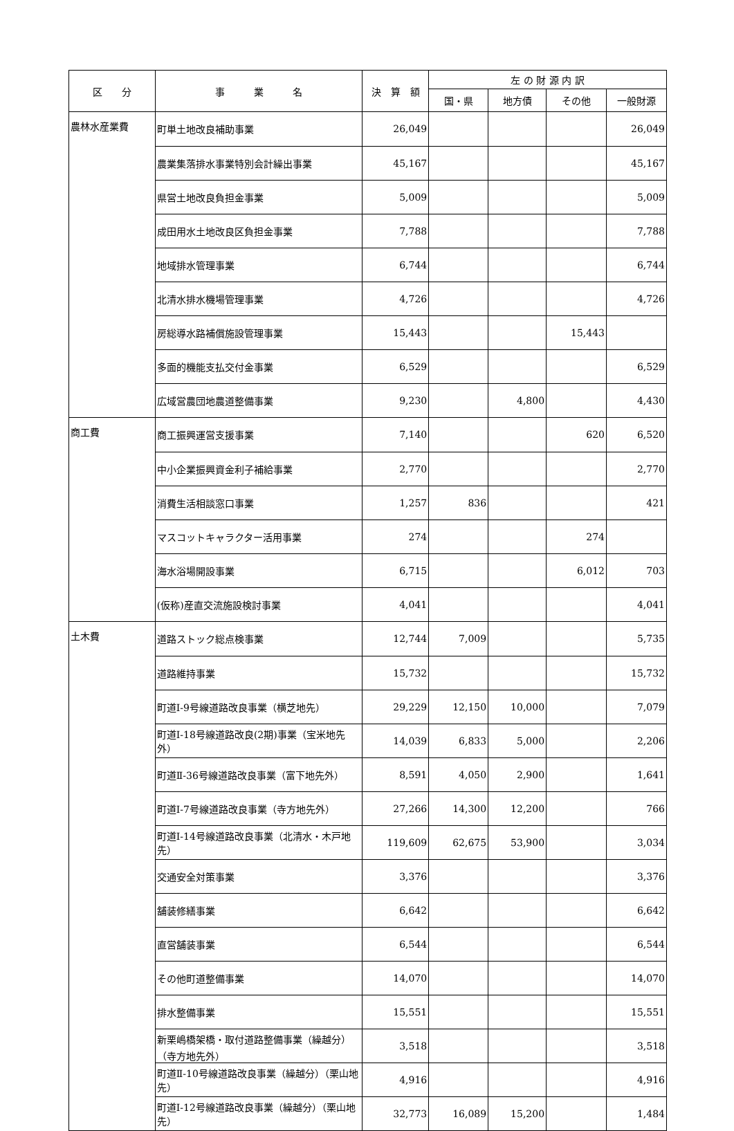| 区 分 | 事 業 名 | 決 算 額 | 左 の 財 源 内 訳 | | | |
| --- | --- | --- | --- | --- | --- | --- |
| | | | 国・県 | 地方債 | その他 | 一般財源 |
| 農林水産業費 | 町単土地改良補助事業 | 26,049 | | | | 26,049 |
| | 農業集落排水事業特別会計繰出事業 | 45,167 | | | | 45,167 |
| | 県営土地改良負担金事業 | 5,009 | | | | 5,009 |
| | 成田用水土地改良区負担金事業 | 7,788 | | | | 7,788 |
| | 地域排水管理事業 | 6,744 | | | | 6,744 |
| | 北清水排水機場管理事業 | 4,726 | | | | 4,726 |
| | 房総導水路補償施設管理事業 | 15,443 | | | 15,443 | |
| | 多面的機能支払交付金事業 | 6,529 | | | | 6,529 |
| | 広域営農団地農道整備事業 | 9,230 | | 4,800 | | 4,430 |
| 商工費 | 商工振興運営支援事業 | 7,140 | | | 620 | 6,520 |
| | 中小企業振興資金利子補給事業 | 2,770 | | | | 2,770 |
| | 消費生活相談窓口事業 | 1,257 | 836 | | | 421 |
| | マスコットキャラクター活用事業 | 274 | | | 274 | |
| | 海水浴場開設事業 | 6,715 | | | 6,012 | 703 |
| | (仮称)産直交流施設検討事業 | 4,041 | | | | 4,041 |
| 土木費 | 道路ストック総点検事業 | 12,744 | 7,009 | | | 5,735 |
| | 道路維持事業 | 15,732 | | | | 15,732 |
| | 町道Ⅰ-9号線道路改良事業（横芝地先） | 29,229 | 12,150 | 10,000 | | 7,079 |
| | 町道Ⅰ-18号線道路改良(2期)事業（宝米地先外） | 14,039 | 6,833 | 5,000 | | 2,206 |
| | 町道Ⅱ-36号線道路改良事業（富下地先外） | 8,591 | 4,050 | 2,900 | | 1,641 |
| | 町道Ⅰ-7号線道路改良事業（寺方地先外） | 27,266 | 14,300 | 12,200 | | 766 |
| | 町道Ⅰ-14号線道路改良事業（北清水・木戸地先） | 119,609 | 62,675 | 53,900 | | 3,034 |
| | 交通安全対策事業 | 3,376 | | | | 3,376 |
| | 舗装修繕事業 | 6,642 | | | | 6,642 |
| | 直営舗装事業 | 6,544 | | | | 6,544 |
| | その他町道整備事業 | 14,070 | | | | 14,070 |
| | 排水整備事業 | 15,551 | | | | 15,551 |
| | 新栗嶋橋架橋・取付道路整備事業（繰越分）（寺方地先外） | 3,518 | | | | 3,518 |
| | 町道Ⅱ-10号線道路改良事業（繰越分）（栗山地先） | 4,916 | | | | 4,916 |
| | 町道Ⅰ-12号線道路改良事業（繰越分）（栗山地先） | 32,773 | 16,089 | 15,200 | | 1,484 |